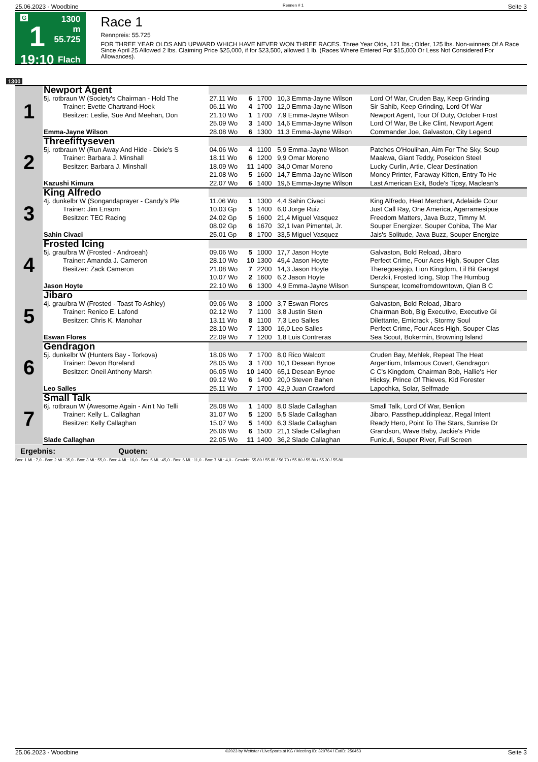25.06.2023 - Woodbine Rennen # 1 Seite 3
G
1
19:10
1300 m
55.725
Flach
Race 1
Rennpreis: 55.725
FOR THREE YEAR OLDS AND UPWARD WHICH HAVE NEVER WON THREE RACES. Three Year Olds, 121 lbs.; Older, 125 lbs. Non-winners Of A Race Since April 25 Allowed 2 lbs. Claiming Price $25,000, if for $23,500, allowed 1 lb. (Races Where Entered For $15,000 Or Less Not Considered For Allowances).
1300
| 1 | Newport Agent | | | | | |
| | 5j. rotbraun W (Society's Chairman - Hold The | 27.11 Wo | 6 | 1700 | 10,3 Emma-Jayne Wilson | Lord Of War, Cruden Bay, Keep Grinding |
| | Trainer: Evette Chartrand-Hoek | 06.11 Wo | 4 | 1700 | 12,0 Emma-Jayne Wilson | Sir Sahib, Keep Grinding, Lord Of War |
| | Besitzer: Leslie, Sue And Meehan, Don | 21.10 Wo | 1 | 1700 | 7,9 Emma-Jayne Wilson | Newport Agent, Tour Of Duty, October Frost |
| | | 25.09 Wo | 3 | 1400 | 14,6 Emma-Jayne Wilson | Lord Of War, Be Like Clint, Newport Agent |
| | Emma-Jayne Wilson | 28.08 Wo | 6 | 1300 | 11,3 Emma-Jayne Wilson | Commander Joe, Galvaston, City Legend |
| 2 | Threefiftyseven | | | | | |
| | 5j. rotbraun W (Run Away And Hide - Dixie's S | 04.06 Wo | 4 | 1100 | 5,9 Emma-Jayne Wilson | Patches O'Houlihan, Aim For The Sky, Soup |
| | Trainer: Barbara J. Minshall | 18.11 Wo | 6 | 1200 | 9,9 Omar Moreno | Maakwa, Giant Teddy, Poseidon Steel |
| | Besitzer: Barbara J. Minshall | 18.09 Wo | 11 | 1400 | 34,0 Omar Moreno | Lucky Curlin, Artie, Clear Destination |
| | | 21.08 Wo | 5 | 1600 | 14,7 Emma-Jayne Wilson | Money Printer, Faraway Kitten, Entry To He |
| | Kazushi Kimura | 22.07 Wo | 6 | 1400 | 19,5 Emma-Jayne Wilson | Last American Exit, Bode's Tipsy, Maclean's |
| 3 | King Alfredo | | | | | |
| | 4j. dunkelbr W (Songandaprayer - Candy's Ple | 11.06 Wo | 1 | 1300 | 4,4 Sahin Civaci | King Alfredo, Heat Merchant, Adelaide Cour |
| | Trainer: Jim Ensom | 10.03 Gp | 5 | 1400 | 6,0 Jorge Ruiz | Just Call Ray, One America, Agarramesipue |
| | Besitzer: TEC Racing | 24.02 Gp | 5 | 1600 | 21,4 Miguel Vasquez | Freedom Matters, Java Buzz, Timmy M. |
| | | 08.02 Gp | 6 | 1670 | 32,1 Ivan Pimentel, Jr. | Souper Energizer, Souper Cohiba, The Mar |
| | Sahin Civaci | 25.01 Gp | 8 | 1700 | 33,5 Miguel Vasquez | Jais's Solitude, Java Buzz, Souper Energize |
| 4 | Frosted Icing | | | | | |
| | 5j. grau/bra W (Frosted - Androeah) | 09.06 Wo | 5 | 1000 | 17,7 Jason Hoyte | Galvaston, Bold Reload, Jibaro |
| | Trainer: Amanda J. Cameron | 28.10 Wo | 10 | 1300 | 49,4 Jason Hoyte | Perfect Crime, Four Aces High, Souper Clas |
| | Besitzer: Zack Cameron | 21.08 Wo | 7 | 2200 | 14,3 Jason Hoyte | Theregoesjojo, Lion Kingdom, Lil Bit Gangst |
| | | 10.07 Wo | 2 | 1600 | 6,2 Jason Hoyte | Derzkii, Frosted Icing, Stop The Humbug |
| | Jason Hoyte | 22.10 Wo | 6 | 1300 | 4,9 Emma-Jayne Wilson | Sunspear, Icomefromdowntown, Qian B C |
| 5 | Jibaro | | | | | |
| | 4j. grau/bra W (Frosted - Toast To Ashley) | 09.06 Wo | 3 | 1000 | 3,7 Eswan Flores | Galvaston, Bold Reload, Jibaro |
| | Trainer: Renico E. Lafond | 02.12 Wo | 7 | 1100 | 3,8 Justin Stein | Chairman Bob, Big Executive, Executive Gi |
| | Besitzer: Chris K. Manohar | 13.11 Wo | 8 | 1100 | 7,3 Leo Salles | Dilettante, Emicrack , Stormy Soul |
| | | 28.10 Wo | 7 | 1300 | 16,0 Leo Salles | Perfect Crime, Four Aces High, Souper Clas |
| | Eswan Flores | 22.09 Wo | 7 | 1200 | 1,8 Luis Contreras | Sea Scout, Bokermin, Browning Island |
| 6 | Gendragon | | | | | |
| | 5j. dunkelbr W (Hunters Bay - Torkova) | 18.06 Wo | 7 | 1700 | 8,0 Rico Walcott | Cruden Bay, Mehlek, Repeat The Heat |
| | Trainer: Devon Boreland | 28.05 Wo | 3 | 1700 | 10,1 Desean Bynoe | Argentium, Infamous Covert, Gendragon |
| | Besitzer: Oneil Anthony Marsh | 06.05 Wo | 10 | 1400 | 65,1 Desean Bynoe | C C's Kingdom, Chairman Bob, Hallie's Her |
| | | 09.12 Wo | 6 | 1400 | 20,0 Steven Bahen | Hicksy, Prince Of Thieves, Kid Forester |
| | Leo Salles | 25.11 Wo | 7 | 1700 | 42,9 Juan Crawford | Lapochka, Solar, Selfmade |
| 7 | Small Talk | | | | | |
| | 6j. rotbraun W (Awesome Again - Ain't No Telli | 28.08 Wo | 1 | 1400 | 8,0 Slade Callaghan | Small Talk, Lord Of War, Benlion |
| | Trainer: Kelly L. Callaghan | 31.07 Wo | 5 | 1200 | 5,5 Slade Callaghan | Jibaro, Passthepuddinpleaz, Regal Intent |
| | Besitzer: Kelly Callaghan | 15.07 Wo | 5 | 1400 | 6,3 Slade Callaghan | Ready Hero, Point To The Stars, Sunrise Dr |
| | | 26.06 Wo | 6 | 1500 | 21,1 Slade Callaghan | Grandson, Wave Baby, Jackie's Pride |
| | Slade Callaghan | 22.05 Wo | 11 | 1400 | 36,2 Slade Callaghan | Funiculi, Souper River, Full Screen |
| Ergebnis: Quoten: | | | | | | |
Box: 1 ML: 7,0 · Box: 2 ML: 35,0 · Box: 3 ML: 55,0 · Box: 4 ML: 16,0 · Box: 5 ML: 45,0 · Box: 6 ML: 11,0 · Box: 7 ML: 4,0 · Gewicht: 55.80 / 55.80 / 56.70 / 55.80 / 55.80 / 55.30 / 55.80
25.06.2023 - Woodbine ©2023 by Wettstar / LiveSports.at KG / Meeting ID: 320764 / ExtID: 250453 Seite 3